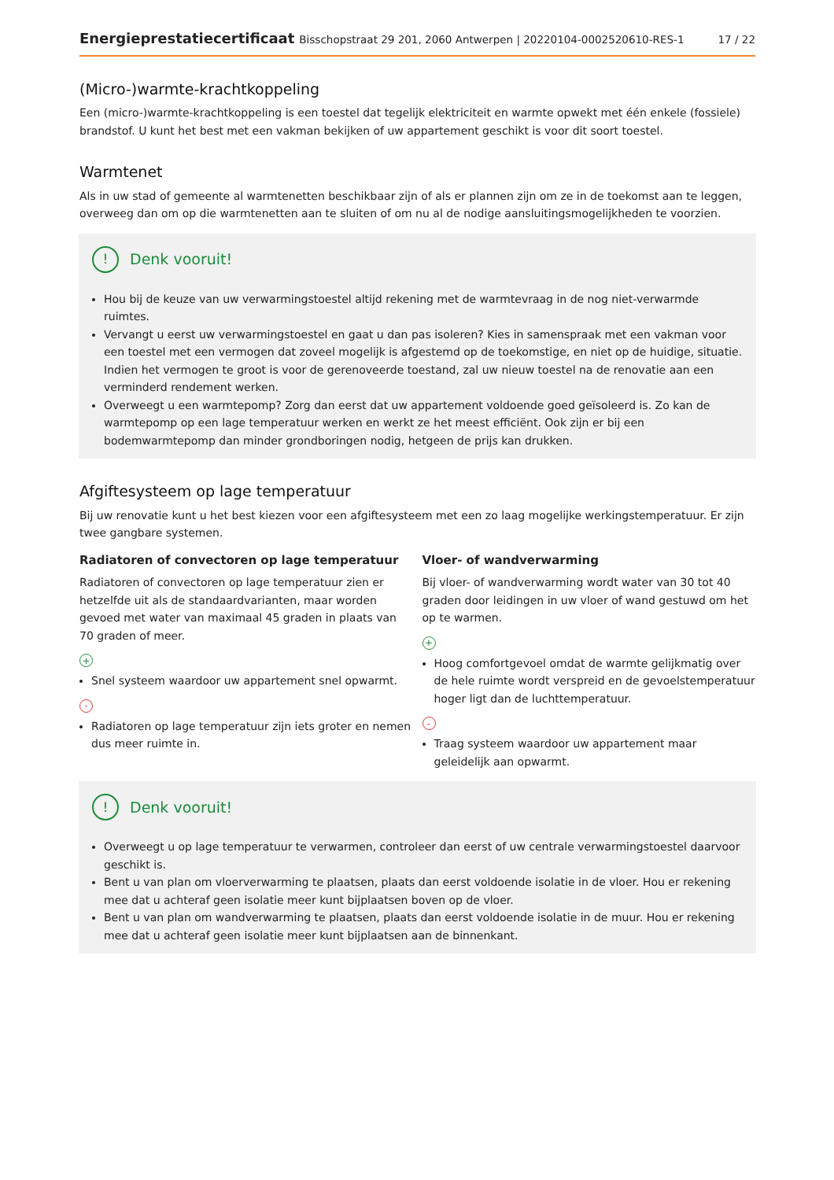Energieprestatiecertificaat Bisschopstraat 29 201, 2060 Antwerpen | 20220104-0002520610-RES-1
17 / 22
(Micro-)warmte-krachtkoppeling
Een (micro-)warmte-krachtkoppeling is een toestel dat tegelijk elektriciteit en warmte opwekt met één enkele (fossiele) brandstof. U kunt het best met een vakman bekijken of uw appartement geschikt is voor dit soort toestel.
Warmtenet
Als in uw stad of gemeente al warmtenetten beschikbaar zijn of als er plannen zijn om ze in de toekomst aan te leggen, overweeg dan om op die warmtenetten aan te sluiten of om nu al de nodige aansluitingsmogelijkheden te voorzien.
! Denk vooruit!
Hou bij de keuze van uw verwarmingstoestel altijd rekening met de warmtevraag in de nog niet-verwarmde ruimtes.
Vervangt u eerst uw verwarmingstoestel en gaat u dan pas isoleren? Kies in samenspraak met een vakman voor een toestel met een vermogen dat zoveel mogelijk is afgestemd op de toekomstige, en niet op de huidige, situatie. Indien het vermogen te groot is voor de gerenoveerde toestand, zal uw nieuw toestel na de renovatie aan een verminderd rendement werken.
Overweegt u een warmtepomp? Zorg dan eerst dat uw appartement voldoende goed geïsoleerd is. Zo kan de warmtepomp op een lage temperatuur werken en werkt ze het meest efficiënt. Ook zijn er bij een bodemwarmtepomp dan minder grondboringen nodig, hetgeen de prijs kan drukken.
Afgiftesysteem op lage temperatuur
Bij uw renovatie kunt u het best kiezen voor een afgiftesysteem met een zo laag mogelijke werkingstemperatuur. Er zijn twee gangbare systemen.
Radiatoren of convectoren op lage temperatuur
Radiatoren of convectoren op lage temperatuur zien er hetzelfde uit als de standaardvarianten, maar worden gevoed met water van maximaal 45 graden in plaats van 70 graden of meer.
+
Snel systeem waardoor uw appartement snel opwarmt.
-
Radiatoren op lage temperatuur zijn iets groter en nemen dus meer ruimte in.
Vloer- of wandverwarming
Bij vloer- of wandverwarming wordt water van 30 tot 40 graden door leidingen in uw vloer of wand gestuwd om het op te warmen.
+
Hoog comfortgevoel omdat de warmte gelijkmatig over de hele ruimte wordt verspreid en de gevoelstemperatuur hoger ligt dan de luchttemperatuur.
-
Traag systeem waardoor uw appartement maar geleidelijk aan opwarmt.
! Denk vooruit!
Overweegt u op lage temperatuur te verwarmen, controleer dan eerst of uw centrale verwarmingstoestel daarvoor geschikt is.
Bent u van plan om vloerverwarming te plaatsen, plaats dan eerst voldoende isolatie in de vloer. Hou er rekening mee dat u achteraf geen isolatie meer kunt bijplaatsen boven op de vloer.
Bent u van plan om wandverwarming te plaatsen, plaats dan eerst voldoende isolatie in de muur. Hou er rekening mee dat u achteraf geen isolatie meer kunt bijplaatsen aan de binnenkant.